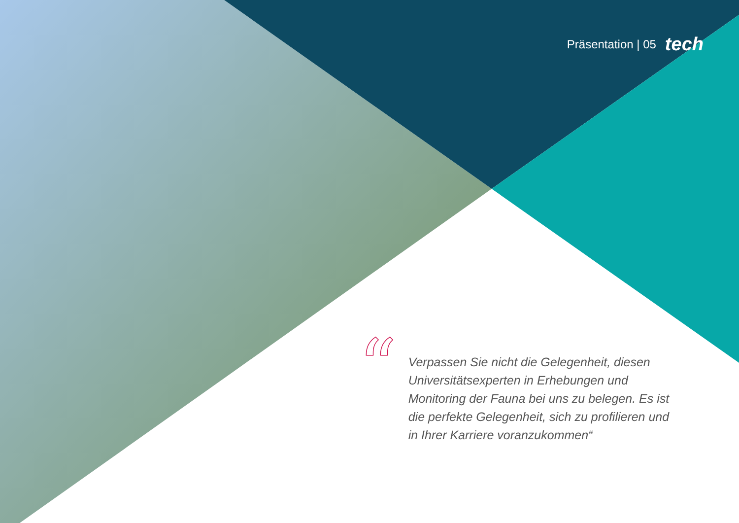Präsentation | 05 tech
“
Verpassen Sie nicht die Gelegenheit, diesen Universitätsexperten in Erhebungen und Monitoring der Fauna bei uns zu belegen. Es ist die perfekte Gelegenheit, sich zu profilieren und in Ihrer Karriere voranzukommen“